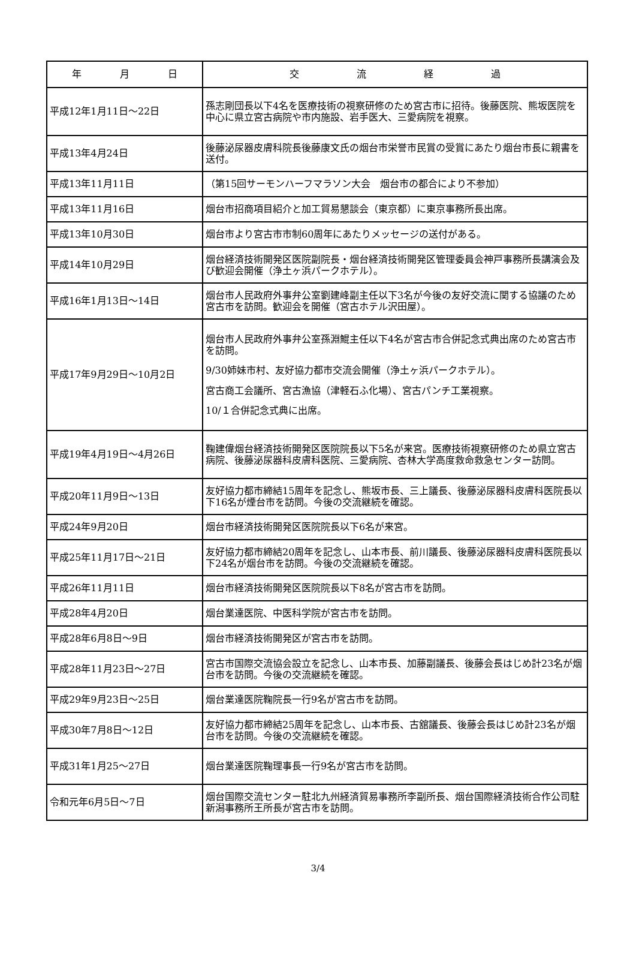| 年 月 日 | 交 流 経 過 |
| --- | --- |
| 平成12年1月11日～22日 | 孫志剛団長以下4名を医療技術の視察研修のため宮古市に招待。後藤医院、熊坂医院を中心に県立宮古病院や市内施設、岩手医大、三愛病院を視察。 |
| 平成13年4月24日 | 後藤泌尿器皮膚科院長後藤康文氏の烟台市栄誉市民賞の受賞にあたり烟台市長に親書を送付。 |
| 平成13年11月11日 | （第15回サーモンハーフマラソン大会 烟台市の都合により不参加） |
| 平成13年11月16日 | 烟台市招商項目紹介と加工貿易懇談会（東京都）に東京事務所長出席。 |
| 平成13年10月30日 | 烟台市より宮古市市制60周年にあたりメッセージの送付がある。 |
| 平成14年10月29日 | 烟台経済技術開発区医院副院長・烟台経済技術開発区管理委員会神戸事務所長講演会及び歓迎会開催（浄土ヶ浜パークホテル）。 |
| 平成16年1月13日～14日 | 烟台市人民政府外事弁公室劉建峰副主任以下3名が今後の友好交流に関する協議のため宮古市を訪問。歓迎会を開催（宮古ホテル沢田屋）。 |
| 平成17年9月29日～10月2日 | 烟台市人民政府外事弁公室孫淵鯤主任以下4名が宮古市合併記念式典出席のため宮古市を訪問。 9/30姉妹市村、友好協力都市交流会開催（浄土ヶ浜パークホテル）。 宮古商工会議所、宮古漁協（津軽石ふ化場）、宮古パンチ工業視察。 10/１合併記念式典に出席。 |
| 平成19年4月19日～4月26日 | 鞠建偉烟台経済技術開発区医院院長以下5名が来宮。医療技術視察研修のため県立宮古病院、後藤泌尿器科皮膚科医院、三愛病院、杏林大学高度救命救急センター訪問。 |
| 平成20年11月9日～13日 | 友好協力都市締結15周年を記念し、熊坂市長、三上議長、後藤泌尿器科皮膚科医院長以下16名が煙台市を訪問。今後の交流継続を確認。 |
| 平成24年9月20日 | 烟台市経済技術開発区医院院長以下6名が来宮。 |
| 平成25年11月17日～21日 | 友好協力都市締結20周年を記念し、山本市長、前川議長、後藤泌尿器科皮膚科医院長以下24名が烟台市を訪問。今後の交流継続を確認。 |
| 平成26年11月11日 | 烟台市経済技術開発区医院院長以下8名が宮古市を訪問。 |
| 平成28年4月20日 | 烟台業達医院、中医科学院が宮古市を訪問。 |
| 平成28年6月8日～9日 | 烟台市経済技術開発区が宮古市を訪問。 |
| 平成28年11月23日～27日 | 宮古市国際交流協会設立を記念し、山本市長、加藤副議長、後藤会長はじめ計23名が烟台市を訪問。今後の交流継続を確認。 |
| 平成29年9月23日～25日 | 烟台業達医院鞠院長一行9名が宮古市を訪問。 |
| 平成30年7月8日～12日 | 友好協力都市締結25周年を記念し、山本市長、古舘議長、後藤会長はじめ計23名が烟台市を訪問。今後の交流継続を確認。 |
| 平成31年1月25～27日 | 烟台業達医院鞠理事長一行9名が宮古市を訪問。 |
| 令和元年6月5日～7日 | 烟台国際交流センター駐北九州経済貿易事務所李副所長、烟台国際経済技術合作公司駐新潟事務所王所長が宮古市を訪問。 |
3/4